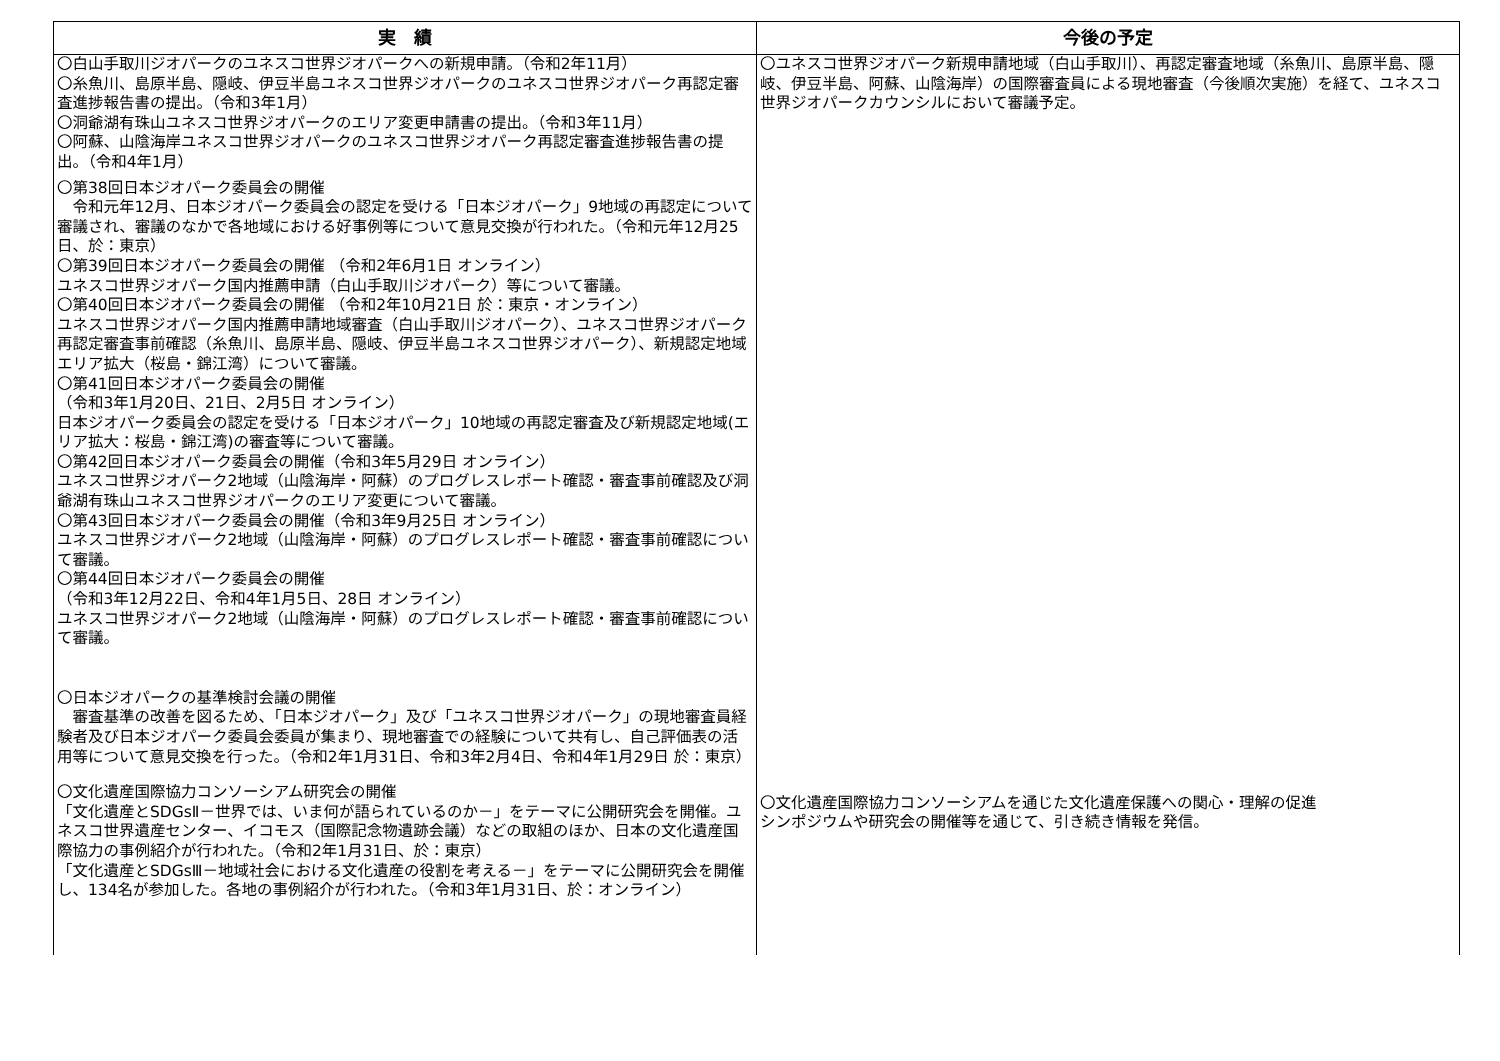| 実 績 | 今後の予定 |
| --- | --- |
| 〇白山手取川ジオパークのユネスコ世界ジオパークへの新規申請。（令和2年11月） 〇糸魚川、島原半島、隠岐、伊豆半島ユネスコ世界ジオパークのユネスコ世界ジオパーク再認定審査進捗報告書の提出。（令和3年1月） 〇洞爺湖有珠山ユネスコ世界ジオパークのエリア変更申請書の提出。（令和3年11月） 〇阿蘇、山陰海岸ユネスコ世界ジオパークのユネスコ世界ジオパーク再認定審査進捗報告書の提出。（令和4年1月） 〇第38回日本ジオパーク委員会の開催 令和元年12月、日本ジオパーク委員会の認定を受ける「日本ジオパーク」9地域の再認定について審議され、審議のなかで各地域における好事例等について意見交換が行われた。（令和元年12月25日、於：東京） 〇第39回日本ジオパーク委員会の開催 （令和2年6月1日 オンライン） ユネスコ世界ジオパーク国内推薦申請（白山手取川ジオパーク）等について審議。 〇第40回日本ジオパーク委員会の開催 （令和2年10月21日 於：東京・オンライン） ユネスコ世界ジオパーク国内推薦申請地域審査（白山手取川ジオパーク）、ユネスコ世界ジオパーク再認定審査事前確認（糸魚川、島原半島、隠岐、伊豆半島ユネスコ世界ジオパーク）、新規認定地域 エリア拡大（桜島・錦江湾）について審議。 〇第41回日本ジオパーク委員会の開催 （令和3年1月20日、21日、2月5日 オンライン） 日本ジオパーク委員会の認定を受ける「日本ジオパーク」10地域の再認定審査及び新規認定地域(エリア拡大：桜島・錦江湾)の審査等について審議。 〇第42回日本ジオパーク委員会の開催（令和3年5月29日 オンライン） ユネスコ世界ジオパーク2地域（山陰海岸・阿蘇）のプログレスレポート確認・審査事前確認及び洞爺湖有珠山ユネスコ世界ジオパークのエリア変更について審議。 〇第43回日本ジオパーク委員会の開催（令和3年9月25日 オンライン） ユネスコ世界ジオパーク2地域（山陰海岸・阿蘇）のプログレスレポート確認・審査事前確認について審議。 〇第44回日本ジオパーク委員会の開催 （令和3年12月22日、令和4年1月5日、28日 オンライン） ユネスコ世界ジオパーク2地域（山陰海岸・阿蘇）のプログレスレポート確認・審査事前確認について審議。 〇日本ジオパークの基準検討会議の開催 審査基準の改善を図るため、「日本ジオパーク」及び「ユネスコ世界ジオパーク」の現地審査員経験者及び日本ジオパーク委員会委員が集まり、現地審査での経験について共有し、自己評価表の活用等について意見交換を行った。（令和2年1月31日、令和3年2月4日、令和4年1月29日 於：東京） 〇文化遺産国際協力コンソーシアム研究会の開催 「文化遺産とSDGsⅡ－世界では、いま何が語られているのか－」をテーマに公開研究会を開催。ユネスコ世界遺産センター、イコモス（国際記念物遺跡会議）などの取組のほか、日本の文化遺産国際協力の事例紹介が行われた。（令和2年1月31日、於：東京） 「文化遺産とSDGsⅢ－地域社会における文化遺産の役割を考える－」をテーマに公開研究会を開催し、134名が参加した。各地の事例紹介が行われた。（令和3年1月31日、於：オンライン） | 〇ユネスコ世界ジオパーク新規申請地域（白山手取川）、再認定審査地域（糸魚川、島原半島、隠岐、伊豆半島、阿蘇、山陰海岸）の国際審査員による現地審査（今後順次実施）を経て、ユネスコ世界ジオパークカウンシルにおいて審議予定。 〇文化遺産国際協力コンソーシアムを通じた文化遺産保護への関心・理解の促進 シンポジウムや研究会の開催等を通じて、引き続き情報を発信。 |